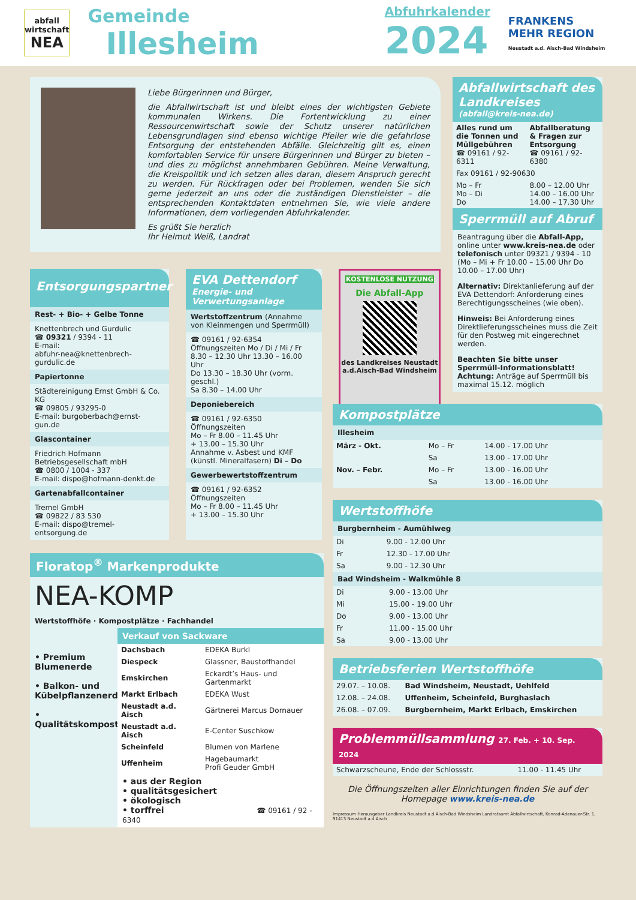abfall
wirtschaft
NEA
Gemeinde
Illesheim
Abfuhrkalender
2024
FRANKENS MEHR REGION Neustadt a.d. Aisch-Bad Windsheim
Liebe Bürgerinnen und Bürger,
die Abfallwirtschaft ist und bleibt eines der wichtigsten Gebiete kommunalen Wirkens. Die Fortentwicklung zu einer Ressourcenwirtschaft sowie der Schutz unserer natürlichen Lebensgrundlagen sind ebenso wichtige Pfeiler wie die gefahrlose Entsorgung der entstehenden Abfälle. Gleichzeitig gilt es, einen komfortablen Service für unsere Bürgerinnen und Bürger zu bieten – und dies zu möglichst annehmbaren Gebühren. Meine Verwaltung, die Kreispolitik und ich setzen alles daran, diesem Anspruch gerecht zu werden. Für Rückfragen oder bei Problemen, wenden Sie sich gerne jederzeit an uns oder die zuständigen Dienstleister – die entsprechenden Kontaktdaten entnehmen Sie, wie viele andere Informationen, dem vorliegenden Abfuhrkalender.
Es grüßt Sie herzlich
Ihr Helmut Weiß, Landrat
Entsorgungspartner
Rest- + Bio- + Gelbe Tonne
Knettenbrech und Gurdulic
☎ 09321 / 9394 - 11
E-mail:
abfuhr-nea@knettenbrech-gurdulic.de
Papiertonne
Städtereinigung Ernst GmbH & Co. KG
☎ 09805 / 93295-0
E-mail: burgoberbach@ernst-gun.de
Glascontainer
Friedrich Hofmann Betriebsgesellschaft mbH
☎ 0800 / 1004 - 337
E-mail: dispo@hofmann-denkt.de
Gartenabfallcontainer
Tremel GmbH
☎ 09822 / 83 530
E-mail: dispo@tremel-entsorgung.de
EVA Dettendorf
Energie- und Verwertungsanlage
Wertstoffzentrum (Annahme von Kleinmengen und Sperrmüll)
☎ 09161 / 92-6354
Öffnungszeiten Mo / Di / Mi / Fr
8.30 – 12.30 Uhr 13.30 – 16.00 Uhr
Do 13.30 – 18.30 Uhr (vorm. geschl.)
Sa 8.30 – 14.00 Uhr
Deponiebereich
☎ 09161 / 92-6350
Öffnungszeiten
Mo – Fr 8.00 – 11.45 Uhr
+ 13.00 – 15.30 Uhr
Annahme v. Asbest und KMF (künstl. Mineralfasern) Di – Do
Gewerbewertstoffzentrum
☎ 09161 / 92-6352
Öffnungszeiten
Mo – Fr 8.00 – 11.45 Uhr
+ 13.00 – 15.30 Uhr
KOSTENLOSE NUTZUNG
Die Abfall-App
des Landkreises Neustadt a.d.Aisch-Bad Windsheim
Floratop<sup>®</sup> Markenprodukte
NEA-KOMP
Wertstoffhöfe · Kompostplätze · Fachhandel
• Premium Blumenerde
• Balkon- und Kübelpflanzenerde
• Qualitätskompost
Verkauf von Sackware
| Dachsbach | EDEKA Burkl |
| Diespeck | Glassner, Baustoffhandel |
| Emskirchen | Eckardt’s Haus- und Gartenmarkt |
| Markt Erlbach | EDEKA Wust |
| Neustadt a.d. Aisch | Gärtnerei Marcus Dornauer |
| Neustadt a.d. Aisch | E-Center Suschkow |
| Scheinfeld | Blumen von Marlene |
| Uffenheim | Hagebaumarkt Profi Geuder GmbH |
• aus der Region
• qualitätsgesichert
• ökologisch
• torffrei ☎ 09161 / 92 - 6340
Abfallwirtschaft des Landkreises
(abfall@kreis-nea.de)
| Alles rund um die Tonnen und Müllgebühren ☎ 09161 / 92-6311 | Abfallberatung & Fragen zur Entsorgung ☎ 09161 / 92-6380 |
| Fax 09161 / 92-90630 | |
| Mo – Fr Mo – Di Do | 8.00 – 12.00 Uhr 14.00 – 16.00 Uhr 14.00 – 17.30 Uhr |
Sperrmüll auf Abruf
Beantragung über die Abfall-App, online unter www.kreis-nea.de oder telefonisch unter 09321 / 9394 - 10 (Mo – Mi + Fr 10.00 – 15.00 Uhr Do 10.00 – 17.00 Uhr)
Alternativ: Direktanlieferung auf der EVA Dettendorf: Anforderung eines Berechtigungsscheines (wie oben).
Hinweis: Bei Anforderung eines Direktlieferungsscheines muss die Zeit für den Postweg mit eingerechnet werden.
Beachten Sie bitte unser Sperrmüll-Informationsblatt!
Achtung: Anträge auf Sperrmüll bis maximal 15.12. möglich
Kompostplätze
Illesheim
| März - Okt. | Mo – Fr | 14.00 - 17.00 Uhr |
| | Sa | 13.00 - 17.00 Uhr |
| Nov. – Febr. | Mo – Fr | 13.00 - 16.00 Uhr |
| | Sa | 13.00 - 16.00 Uhr |
Wertstoffhöfe
Burgbernheim - Aumühlweg
| Di | 9.00 - 12.00 Uhr |
| Fr | 12.30 - 17.00 Uhr |
| Sa | 9.00 - 12.30 Uhr |
Bad Windsheim - Walkmühle 8
| Di | 9.00 - 13.00 Uhr |
| Mi | 15.00 - 19.00 Uhr |
| Do | 9.00 - 13.00 Uhr |
| Fr | 11.00 - 15.00 Uhr |
| Sa | 9.00 - 13.00 Uhr |
Betriebsferien Wertstoffhöfe
| 29.07. – 10.08. | Bad Windsheim, Neustadt, Uehlfeld |
| 12.08. – 24.08. | Uffenheim, Scheinfeld, Burghaslach |
| 26.08. – 07.09. | Burgbernheim, Markt Erlbach, Emskirchen |
Problemmüllsammlung 27. Feb. + 10. Sep. 2024
| Schwarzscheune, Ende der Schlossstr. | 11.00 - 11.45 Uhr |
Die Öffnungszeiten aller Einrichtungen finden Sie auf der Homepage www.kreis-nea.de
Impressum Herausgeber Landkreis Neustadt a.d.Aisch-Bad Windsheim Landratsamt Abfallwirtschaft, Konrad-Adenauer-Str. 1, 91413 Neustadt a.d.Aisch